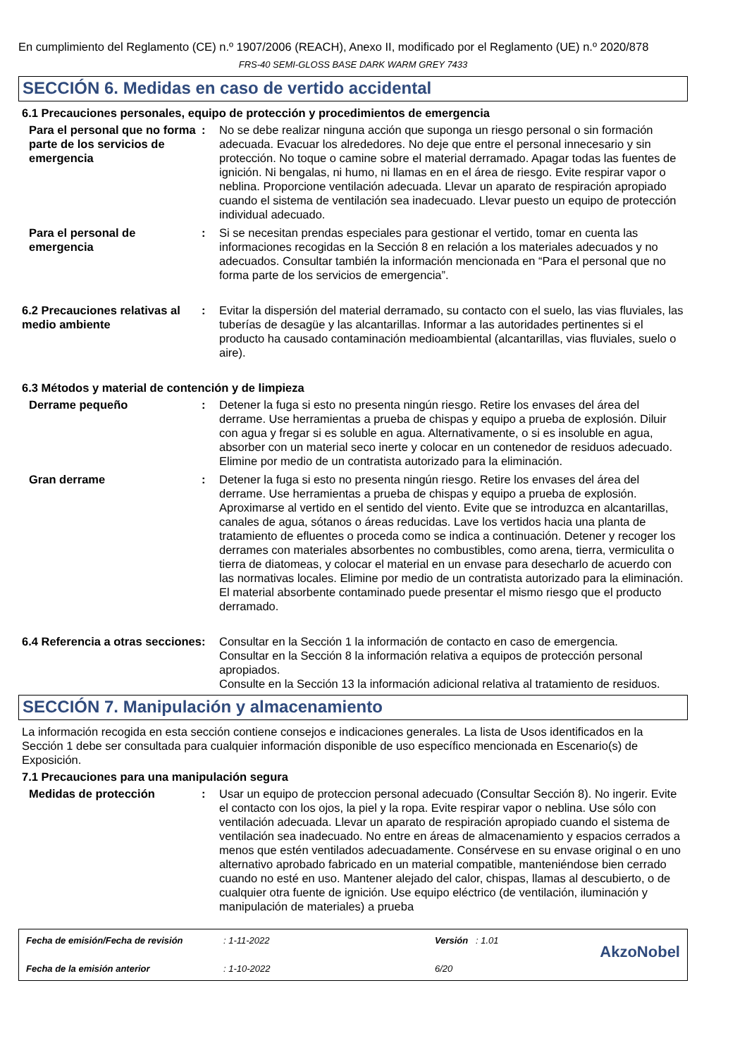En cumplimiento del Reglamento (CE) n.º 1907/2006 (REACH), Anexo II, modificado por el Reglamento (UE) n.º 2020/878
FRS-40 SEMI-GLOSS BASE DARK WARM GREY 7433
SECCIÓN 6. Medidas en caso de vertido accidental
6.1 Precauciones personales, equipo de protección y procedimientos de emergencia
Para el personal que no forma parte de los servicios de emergencia
: No se debe realizar ninguna acción que suponga un riesgo personal o sin formación adecuada. Evacuar los alrededores. No deje que entre el personal innecesario y sin protección. No toque o camine sobre el material derramado. Apagar todas las fuentes de ignición. Ni bengalas, ni humo, ni llamas en en el área de riesgo. Evite respirar vapor o neblina. Proporcione ventilación adecuada. Llevar un aparato de respiración apropiado cuando el sistema de ventilación sea inadecuado. Llevar puesto un equipo de protección individual adecuado.
Para el personal de emergencia
: Si se necesitan prendas especiales para gestionar el vertido, tomar en cuenta las informaciones recogidas en la Sección 8 en relación a los materiales adecuados y no adecuados. Consultar también la información mencionada en “Para el personal que no forma parte de los servicios de emergencia”.
6.2 Precauciones relativas al medio ambiente
: Evitar la dispersión del material derramado, su contacto con el suelo, las vias fluviales, las tuberías de desagüe y las alcantarillas. Informar a las autoridades pertinentes si el producto ha causado contaminación medioambiental (alcantarillas, vias fluviales, suelo o aire).
6.3 Métodos y material de contención y de limpieza
Derrame pequeño : Detener la fuga si esto no presenta ningún riesgo. Retire los envases del área del derrame. Use herramientas a prueba de chispas y equipo a prueba de explosión. Diluir con agua y fregar si es soluble en agua. Alternativamente, o si es insoluble en agua, absorber con un material seco inerte y colocar en un contenedor de residuos adecuado. Elimine por medio de un contratista autorizado para la eliminación.
Gran derrame : Detener la fuga si esto no presenta ningún riesgo. Retire los envases del área del derrame. Use herramientas a prueba de chispas y equipo a prueba de explosión. Aproximarse al vertido en el sentido del viento. Evite que se introduzca en alcantarillas, canales de agua, sótanos o áreas reducidas. Lave los vertidos hacia una planta de tratamiento de efluentes o proceda como se indica a continuación. Detener y recoger los derrames con materiales absorbentes no combustibles, como arena, tierra, vermiculita o tierra de diatomeas, y colocar el material en un envase para desecharlo de acuerdo con las normativas locales. Elimine por medio de un contratista autorizado para la eliminación. El material absorbente contaminado puede presentar el mismo riesgo que el producto derramado.
6.4 Referencia a otras secciones
: Consultar en la Sección 1 la información de contacto en caso de emergencia.
Consultar en la Sección 8 la información relativa a equipos de protección personal apropiados.
Consulte en la Sección 13 la información adicional relativa al tratamiento de residuos.
SECCIÓN 7. Manipulación y almacenamiento
La información recogida en esta sección contiene consejos e indicaciones generales. La lista de Usos identificados en la Sección 1 debe ser consultada para cualquier información disponible de uso específico mencionada en Escenario(s) de Exposición.
7.1 Precauciones para una manipulación segura
Medidas de protección : Usar un equipo de proteccion personal adecuado (Consultar Sección 8). No ingerir. Evite el contacto con los ojos, la piel y la ropa. Evite respirar vapor o neblina. Use sólo con ventilación adecuada. Llevar un aparato de respiración apropiado cuando el sistema de ventilación sea inadecuado. No entre en áreas de almacenamiento y espacios cerrados a menos que estén ventilados adecuadamente. Consérvese en su envase original o en uno alternativo aprobado fabricado en un material compatible, manteniéndose bien cerrado cuando no esté en uso. Mantener alejado del calor, chispas, llamas al descubierto, o de cualquier otra fuente de ignición. Use equipo eléctrico (de ventilación, iluminación y manipulación de materiales) a prueba
Fecha de emisión/Fecha de revisión
Fecha de la emisión anterior
: 1-11-2022
: 1-10-2022
Versión : 1.01
6/20
AkzoNobel